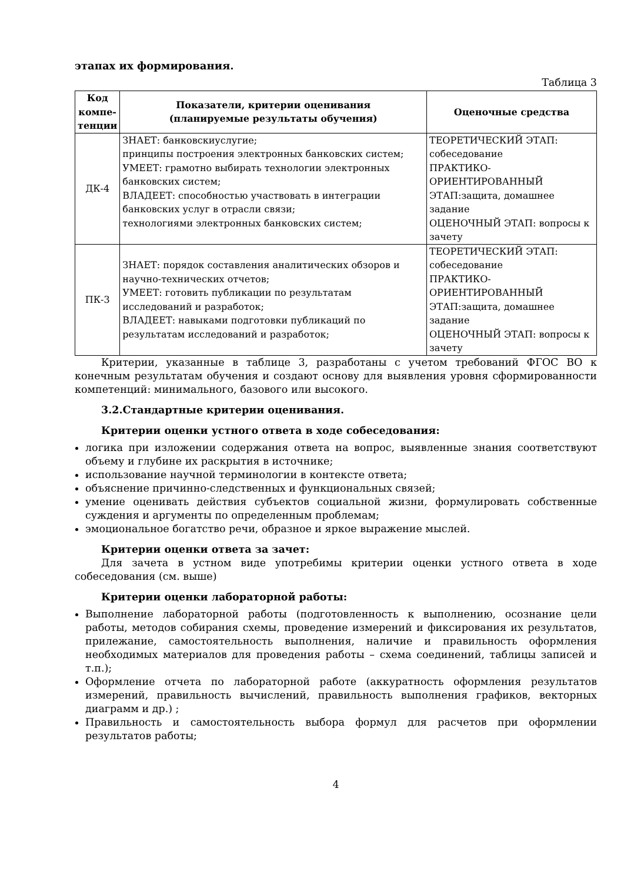этапах их формирования.
Таблица 3
| Код компе-тенции | Показатели, критерии оценивания (планируемые результаты обучения) | Оценочные средства |
| --- | --- | --- |
| ДК-4 | ЗНАЕТ: банковскиуслугие; принципы построения электронных банковских систем; УМЕЕТ: грамотно выбирать технологии электронных банковских систем; ВЛАДЕЕТ: способностью участвовать в интеграции банковских услуг в отрасли связи; технологиями электронных банковских систем; | ТЕОРЕТИЧЕСКИЙ ЭТАП: собеседование ПРАКТИКО-ОРИЕНТИРОВАННЫЙ ЭТАП:защита, домашнее задание ОЦЕНОЧНЫЙ ЭТАП: вопросы к зачету |
| ПК-3 | ЗНАЕТ: порядок составления аналитических обзоров и научно-технических отчетов; УМЕЕТ: готовить публикации по результатам исследований и разработок; ВЛАДЕЕТ: навыками подготовки публикаций по результатам исследований и разработок; | ТЕОРЕТИЧЕСКИЙ ЭТАП: собеседование ПРАКТИКО-ОРИЕНТИРОВАННЫЙ ЭТАП:защита, домашнее задание ОЦЕНОЧНЫЙ ЭТАП: вопросы к зачету |
Критерии, указанные в таблице 3, разработаны с учетом требований ФГОС ВО к конечным результатам обучения и создают основу для выявления уровня сформированности компетенций: минимального, базового или высокого.
3.2.Стандартные критерии оценивания.
Критерии оценки устного ответа в ходе собеседования:
логика при изложении содержания ответа на вопрос, выявленные знания соответствуют объему и глубине их раскрытия в источнике;
использование научной терминологии в контексте ответа;
объяснение причинно-следственных и функциональных связей;
умение оценивать действия субъектов социальной жизни, формулировать собственные суждения и аргументы по определенным проблемам;
эмоциональное богатство речи, образное и яркое выражение мыслей.
Критерии оценки ответа за зачет:
Для зачета в устном виде употребимы критерии оценки устного ответа в ходе собеседования (см. выше)
Критерии оценки лабораторной работы:
Выполнение лабораторной работы (подготовленность к выполнению, осознание цели работы, методов собирания схемы, проведение измерений и фиксирования их результатов, прилежание, самостоятельность выполнения, наличие и правильность оформления необходимых материалов для проведения работы – схема соединений, таблицы записей и т.п.);
Оформление отчета по лабораторной работе (аккуратность оформления результатов измерений, правильность вычислений, правильность выполнения графиков, векторных диаграмм и др.) ;
Правильность и самостоятельность выбора формул для расчетов при оформлении результатов работы;
4